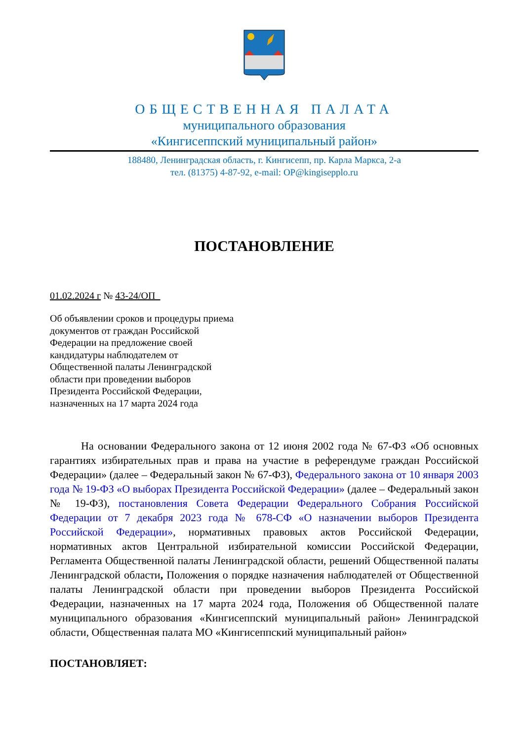ОБЩЕСТВЕННАЯ ПАЛАТА
муниципального образования
«Кингисеппский муниципальный район»
188480, Ленинградская область, г. Кингисепп, пр. Карла Маркса, 2-а
тел. (81375) 4-87-92, e-mail: OP@kingisepplo.ru
ПОСТАНОВЛЕНИЕ
01.02.2024 г № 43-24/ОП_
Об объявлении сроков и процедуры приема документов от граждан Российской Федерации на предложение своей кандидатуры наблюдателем от Общественной палаты Ленинградской области при проведении выборов Президента Российской Федерации, назначенных на 17 марта 2024 года
На основании Федерального закона от 12 июня 2002 года № 67-ФЗ «Об основных гарантиях избирательных прав и права на участие в референдуме граждан Российской Федерации» (далее – Федеральный закон № 67-ФЗ), Федерального закона от 10 января 2003 года № 19-ФЗ «О выборах Президента Российской Федерации» (далее – Федеральный закон № 19-ФЗ), постановления Совета Федерации Федерального Собрания Российской Федерации от 7 декабря 2023 года № 678-СФ «О назначении выборов Президента Российской Федерации», нормативных правовых актов Российской Федерации, нормативных актов Центральной избирательной комиссии Российской Федерации, Регламента Общественной палаты Ленинградской области, решений Общественной палаты Ленинградской области, Положения о порядке назначения наблюдателей от Общественной палаты Ленинградской области при проведении выборов Президента Российской Федерации, назначенных на 17 марта 2024 года, Положения об Общественной палате муниципального образования «Кингисеппский муниципальный район» Ленинградской области, Общественная палата МО «Кингисеппский муниципальный район»
ПОСТАНОВЛЯЕТ: